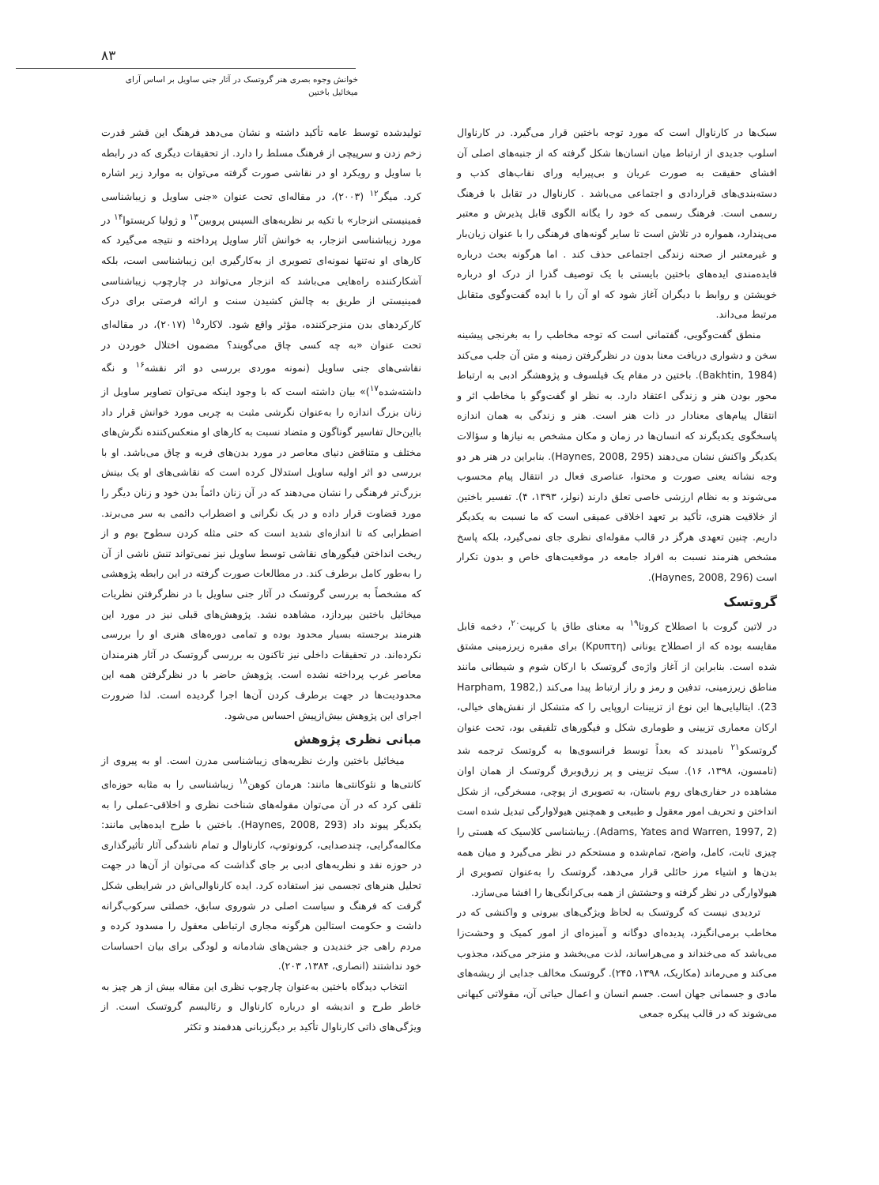۸۳
خوانش وجوه بصری هنر گروتسک در آثار جنی ساویل بر اساس آرای میخائیل باختین
تولیدشده توسط عامه تأکید داشته و نشان می‌دهد فرهنگ این قشر قدرت زخم زدن و سرپیچی از فرهنگ مسلط را دارد. از تحقیقات دیگری که در رابطه با ساویل و رویکرد او در نقاشی صورت گرفته می‌توان به موارد زیر اشاره کرد. میگر<sup>۱۲</sup> (۲۰۰۳)، در مقاله‌ای تحت عنوان «جنی ساویل و زیباشناسی فمینیستی انزجار» با تکیه بر نظریه‌های السپس پروبین<sup>۱۳</sup> و ژولیا کریستوا<sup>۱۴</sup> در مورد زیباشناسی انزجار، به خوانش آثار ساویل پرداخته و نتیجه می‌گیرد که کارهای او نه‌تنها نمونه‌ای تصویری از به‌کارگیری این زیباشناسی است، بلکه آشکارکننده راه‌هایی می‌باشد که انزجار می‌تواند در چارچوب زیباشناسی فمینیستی از طریق به چالش کشیدن سنت و ارائه فرصتی برای درک کارکردهای بدن منزجرکننده، مؤثر واقع شود. لاکارد<sup>۱۵</sup> (۲۰۱۷)، در مقاله‌ای تحت عنوان «به چه کسی چاق می‌گویند؟ مضمون اختلال خوردن در نقاشی‌های جنی ساویل (نمونه موردی بررسی دو اثر نقشه<sup>۱۶</sup> و نگه داشته‌شده<sup>۱۷</sup>)» بیان داشته است که با وجود اینکه می‌توان تصاویر ساویل از زنان بزرگ اندازه را به‌عنوان نگرشی مثبت به چربی مورد خوانش قرار داد بااین‌حال تفاسیر گوناگون و متضاد نسبت به کارهای او منعکس‌کننده نگرش‌های مختلف و متناقض دنیای معاصر در مورد بدن‌های فربه و چاق می‌باشد. او با بررسی دو اثر اولیه ساویل استدلال کرده است که نقاشی‌های او یک بینش بزرگ‌تر فرهنگی را نشان می‌دهند که در آن زنان دائماً بدن خود و زنان دیگر را مورد قضاوت قرار داده و در یک نگرانی و اضطراب دائمی به سر می‌برند. اضطرابی که تا اندازه‌ای شدید است که حتی مثله کردن سطوح بوم و از ریخت انداختن فیگورهای نقاشی توسط ساویل نیز نمی‌تواند تنش ناشی از آن را به‌طور کامل برطرف کند. در مطالعات صورت گرفته در این رابطه پژوهشی که مشخصاً به بررسی گروتسک در آثار جنی ساویل با در نظرگرفتن نظریات میخائیل باختین بپردازد، مشاهده نشد. پژوهش‌های قبلی نیز در مورد این هنرمند برجسته بسیار محدود بوده و تمامی دوره‌های هنری او را بررسی نکرده‌اند. در تحقیقات داخلی نیز تاکنون به بررسی گروتسک در آثار هنرمندان معاصر غرب پرداخته نشده است. پژوهش حاضر با در نظرگرفتن همه این محدودیت‌ها در جهت برطرف کردن آن‌ها اجرا گردیده است. لذا ضرورت اجرای این پژوهش بیش‌ازپیش احساس می‌شود.
مبانی نظری پژوهش
میخائیل باختین وارث نظریه‌های زیباشناسی مدرن است. او به پیروی از کانتی‌ها و نئوکانتی‌ها مانند: هرمان کوهن<sup>۱۸</sup> زیباشناسی را به مثابه حوزه‌ای تلقی کرد که در آن می‌توان مقوله‌های شناخت نظری و اخلاقی-عملی را به یکدیگر پیوند داد (Haynes, 2008, 293). باختین با طرح ایده‌هایی مانند: مکالمه‌گرایی، چندصدایی، کرونوتوپ، کارناوال و تمام ناشدگی آثار تأثیرگذاری در حوزه نقد و نظریه‌های ادبی بر جای گذاشت که می‌توان از آن‌ها در جهت تحلیل هنرهای تجسمی نیز استفاده کرد. ایده کارناوالی‌اش در شرایطی شکل گرفت که فرهنگ و سیاست اصلی در شوروی سابق، خصلتی سرکوب‌گرانه داشت و حکومت استالین هرگونه مجاری ارتباطی معقول را مسدود کرده و مردم راهی جز خندیدن و جشن‌های شادمانه و لودگی برای بیان احساسات خود نداشتند (انصاری، ۱۳۸۴، ۲۰۳).
انتخاب دیدگاه باختین به‌عنوان چارچوب نظری این مقاله بیش از هر چیز به خاطر طرح و اندیشه او درباره کارناوال و رئالیسم گروتسک است. از ویژگی‌های ذاتی کارناوال تأکید بر دیگرزبانی هدفمند و تکثر
سبک‌ها در کارناوال است که مورد توجه باختین قرار می‌گیرد. در کارناوال اسلوب جدیدی از ارتباط میان انسان‌ها شکل گرفته که از جنبه‌های اصلی آن افشای حقیقت به صورت عریان و بی‌پیرایه ورای نقاب‌های کذب و دسته‌بندی‌های قراردادی و اجتماعی می‌باشد . کارناوال در تقابل با فرهنگ رسمی است. فرهنگ رسمی که خود را یگانه الگوی قابل پذیرش و معتبر می‌پندارد، همواره در تلاش است تا سایر گونه‌های فرهنگی را با عنوان زیان‌بار و غیرمعتبر از صحنه زندگی اجتماعی حذف کند . اما هرگونه بحث درباره فایده‌مندی ایده‌های باختین بایستی با یک توصیف گذرا از درک او درباره خویشتن و روابط با دیگران آغاز شود که او آن را با ایده گفت‌وگوی متقابل مرتبط می‌داند.
منطق گفت‌وگویی، گفتمانی است که توجه مخاطب را به بغرنجی پیشینه سخن و دشواری دریافت معنا بدون در نظرگرفتن زمینه و متن آن جلب می‌کند (Bakhtin, 1984). باختین در مقام یک فیلسوف و پژوهشگر ادبی به ارتباط محور بودن هنر و زندگی اعتقاد دارد. به نظر او گفت‌وگو با مخاطب اثر و انتقال پیام‌های معنادار در ذات هنر است. هنر و زندگی به همان اندازه پاسخگوی یکدیگرند که انسان‌ها در زمان و مکان مشخص به نیازها و سؤالات یکدیگر واکنش نشان می‌دهند (Haynes, 2008, 295). بنابراین در هنر هر دو وجه نشانه یعنی صورت و محتوا، عناصری فعال در انتقال پیام محسوب می‌شوند و به نظام ارزشی خاصی تعلق دارند (نولز، ۱۳۹۳، ۴). تفسیر باختین از خلاقیت هنری، تأکید بر تعهد اخلاقی عمیقی است که ما نسبت به یکدیگر داریم. چنین تعهدی هرگز در قالب مقوله‌ای نظری جای نمی‌گیرد، بلکه پاسخ مشخص هنرمند نسبت به افراد جامعه در موقعیت‌های خاص و بدون تکرار است (Haynes, 2008, 296).
گروتسک
در لاتین گروت با اصطلاح کروتا<sup>۱۹</sup> به معنای طاق یا کریپت<sup>۲۰</sup>، دخمه قابل مقایسه بوده که از اصطلاح یونانی (Κρυπτη) برای مقبره زیرزمینی مشتق شده است. بنابراین از آغاز واژه‌ی گروتسک با ارکان شوم و شیطانی مانند مناطق زیرزمینی، تدفین و رمز و راز ارتباط پیدا می‌کند (Harpham, 1982, 23). ایتالیایی‌ها این نوع از تزیینات اروپایی را که متشکل از نقش‌های خیالی، ارکان معماری تزیینی و طوماری شکل و فیگورهای تلفیقی بود، تحت عنوان گروتسکو<sup>۲۱</sup> نامیدند که بعداً توسط فرانسوی‌ها به گروتسک ترجمه شد (تامسون، ۱۳۹۸، ۱۶). سبک تزیینی و پر زرق‌وبرق گروتسک از همان اوان مشاهده در حفاری‌های روم باستان، به تصویری از پوچی، مسخرگی، از شکل انداختن و تحریف امور معقول و طبیعی و همچنین هیولاوارگی تبدیل شده است (Adams, Yates and Warren, 1997, 2). زیباشناسی کلاسیک که هستی را چیزی ثابت، کامل، واضح، تمام‌شده و مستحکم در نظر می‌گیرد و میان همه بدن‌ها و اشیاء مرز حائلی قرار می‌دهد، گروتسک را به‌عنوان تصویری از هیولاوارگی در نظر گرفته و وحشتش از همه بی‌کرانگی‌ها را افشا می‌سازد.
تردیدی نیست که گروتسک به لحاظ ویژگی‌های بیرونی و واکنشی که در مخاطب برمی‌انگیزد، پدیده‌ای دوگانه و آمیزه‌ای از امور کمیک و وحشت‌زا می‌باشد که می‌خنداند و می‌هراساند، لذت می‌بخشد و منزجر می‌کند، مجذوب می‌کند و می‌رماند (مکاریک، ۱۳۹۸، ۲۴۵). گروتسک مخالف جدایی از ریشه‌های مادی و جسمانی جهان است. جسم انسان و اعمال حیاتی آن، مقولاتی کیهانی می‌شوند که در قالب پیکره جمعی